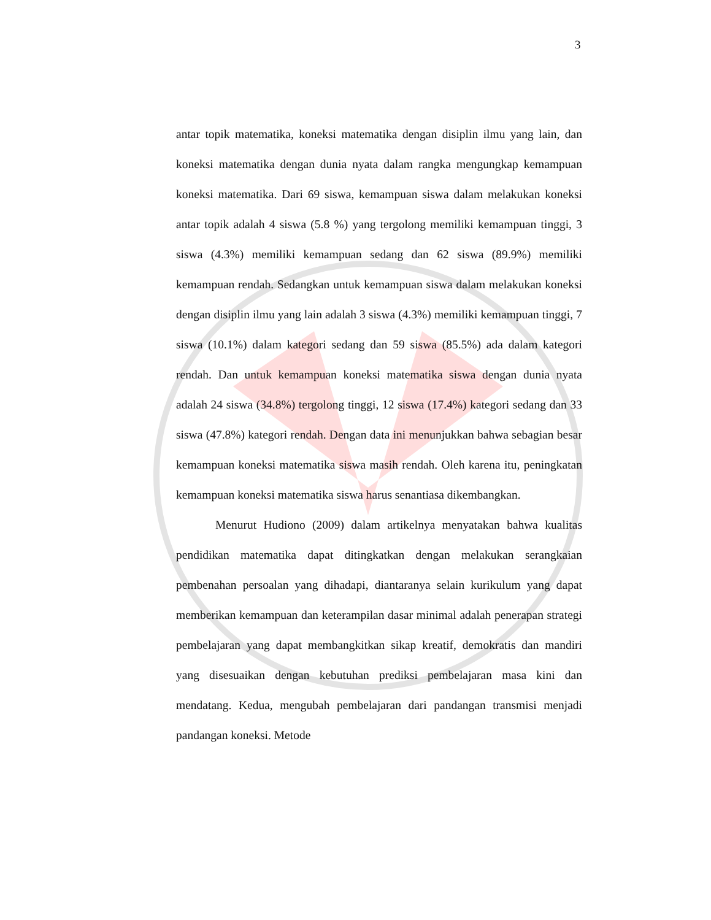3
antar topik matematika, koneksi matematika dengan disiplin ilmu yang lain, dan koneksi matematika dengan dunia nyata dalam rangka mengungkap kemampuan koneksi matematika. Dari 69 siswa, kemampuan siswa dalam melakukan koneksi antar topik adalah 4 siswa (5.8 %) yang tergolong memiliki kemampuan tinggi, 3 siswa (4.3%) memiliki kemampuan sedang dan 62 siswa (89.9%) memiliki kemampuan rendah. Sedangkan untuk kemampuan siswa dalam melakukan koneksi dengan disiplin ilmu yang lain adalah 3 siswa (4.3%) memiliki kemampuan tinggi, 7 siswa (10.1%) dalam kategori sedang dan 59 siswa (85.5%) ada dalam kategori rendah. Dan untuk kemampuan koneksi matematika siswa dengan dunia nyata adalah 24 siswa (34.8%) tergolong tinggi, 12 siswa (17.4%) kategori sedang dan 33 siswa (47.8%) kategori rendah. Dengan data ini menunjukkan bahwa sebagian besar kemampuan koneksi matematika siswa masih rendah. Oleh karena itu, peningkatan kemampuan koneksi matematika siswa harus senantiasa dikembangkan.
Menurut Hudiono (2009) dalam artikelnya menyatakan bahwa kualitas pendidikan matematika dapat ditingkatkan dengan melakukan serangkaian pembenahan persoalan yang dihadapi, diantaranya selain kurikulum yang dapat memberikan kemampuan dan keterampilan dasar minimal adalah penerapan strategi pembelajaran yang dapat membangkitkan sikap kreatif, demokratis dan mandiri yang disesuaikan dengan kebutuhan prediksi pembelajaran masa kini dan mendatang. Kedua, mengubah pembelajaran dari pandangan transmisi menjadi pandangan koneksi. Metode